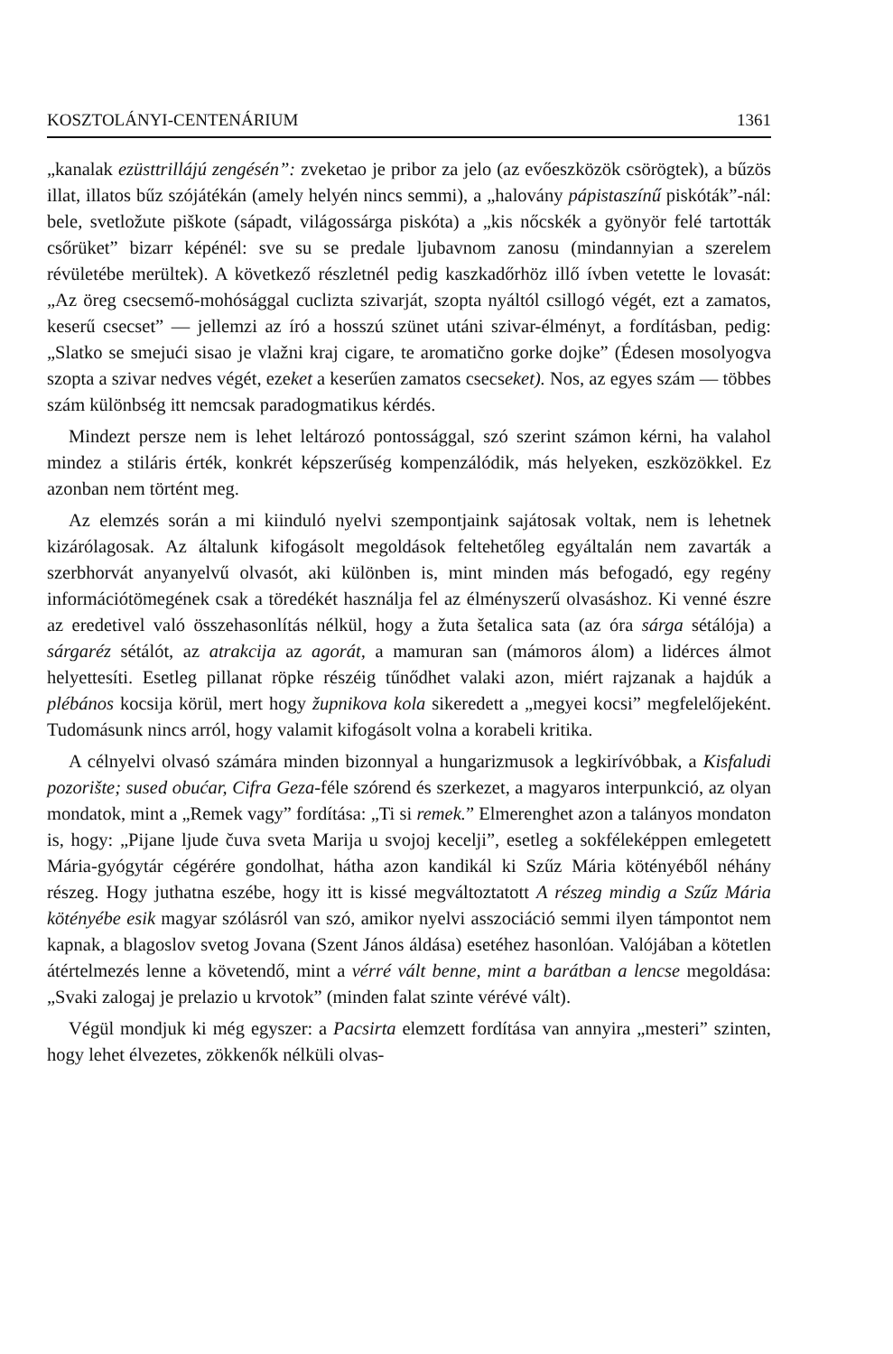KOSZTOLÁNYI-CENTENÁRIUM 1361
„kanalak ezüsttrillájú zengésén”: zveketao je pribor za jelo (az evőeszközök csörögtek), a bűzös illat, illatos bűz szójátékán (amely helyén nincs semmi), a „halovány pápistaszínű piskóták”-nál: bele, svetložute piškote (sápadt, világossárga piskóta) a „kis nőcskék a gyönyör felé tartották csőrüket” bizarr képénél: sve su se predale ljubavnom zanosu (mindannyian a szerelem révületébe merültek). A következő részletnél pedig kaszkadőrhöz illő ívben vetette le lovasát: „Az öreg csecsemő-mohósággal cuclizta szivarját, szopta nyáltól csillogó végét, ezt a zamatos, keserű csecset” — jellemzi az író a hosszú szünet utáni szivar-élményt, a fordításban, pedig: „Slatko se smejući sisao je vlažni kraj cigare, te aromatično gorke dojke” (Édesen mosolyogva szopta a szivar nedves végét, ezeket a keserűen zamatos csecseket). Nos, az egyes szám — többes szám különbség itt nemcsak paradogmatikus kérdés.
Mindezt persze nem is lehet leltározó pontossággal, szó szerint számon kérni, ha valahol mindez a stiláris érték, konkrét képszerűség kompenzálódik, más helyeken, eszközökkel. Ez azonban nem történt meg.
Az elemzés során a mi kiinduló nyelvi szempontjaink sajátosak voltak, nem is lehetnek kizárólagosak. Az általunk kifogásolt megoldások feltehetőleg egyáltalán nem zavarták a szerbhorvát anyanyelvű olvasót, aki különben is, mint minden más befogadó, egy regény információtömegének csak a töredékét használja fel az élményszerű olvasáshoz. Ki venné észre az eredetivel való összehasonlítás nélkül, hogy a žuta šetalica sata (az óra sárga sétálója) a sárgaréz sétálót, az atrakcija az agorát, a mamuran san (mámoros álom) a lidérces álmot helyettesíti. Esetleg pillanat röpke részéig tűnődhet valaki azon, miért rajzanak a hajdúk a plébános kocsija körül, mert hogy župnikova kola sikeredett a „megyei kocsi” megfelelőjeként. Tudomásunk nincs arról, hogy valamit kifogásolt volna a korabeli kritika.
A célnyelvi olvasó számára minden bizonnyal a hungarizmusok a legkirívóbbak, a Kisfaludi pozorište; sused obućar, Cifra Geza-féle szórend és szerkezet, a magyaros interpunkció, az olyan mondatok, mint a „Remek vagy” fordítása: „Ti si remek.” Elmerenghet azon a talányos mondaton is, hogy: „Pijane ljude čuva sveta Marija u svojoj kecelji”, esetleg a sokféleképpen emlegetett Mária-gyógytár cégérére gondolhat, hátha azon kandikál ki Szűz Mária kötényéből néhány részeg. Hogy juthatna eszébe, hogy itt is kissé megváltoztatott A részeg mindig a Szűz Mária kötényébe esik magyar szólásról van szó, amikor nyelvi asszociáció semmi ilyen támpontot nem kapnak, a blagoslov svetog Jovana (Szent János áldása) esetéhez hasonlóan. Valójában a kötetlen átértelmezés lenne a követendő, mint a vérré vált benne, mint a barátban a lencse megoldása: „Svaki zalogaj je prelazio u krvotok” (minden falat szinte vérévé vált).
Végül mondjuk ki még egyszer: a Pacsirta elemzett fordítása van annyira „mesteri” szinten, hogy lehet élvezetes, zökkenők nélküli olvas-